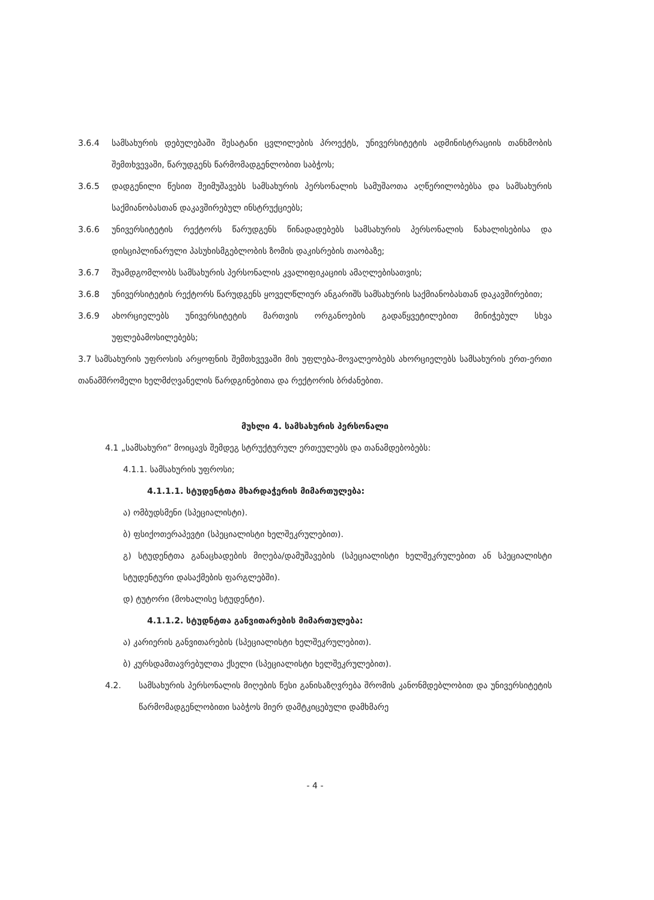3.6.4 სამსახურის დებულებაში შესატანი ცვლილების პროექტს, უნივერსიტეტის ადმინისტრაციის თანხმობის შემთხვევაში, წარუდგენს წარმომადგენლობით საბჭოს;
3.6.5 დადგენილი წესით შეიმუშავებს სამსახურის პერსონალის სამუშაოთა აღწერილობებსა და სამსახურის საქმიანობასთან დაკავშირებულ ინსტრუქციებს;
3.6.6 უნივერსიტეტის რექტორს წარუდგენს წინადადებებს სამსახურის პერსონალის წახალისებისა და დისციპლინარული პასუხისმგებლობის ზომის დაკისრების თაობაზე;
3.6.7 შუამდგომლობს სამსახურის პერსონალის კვალიფიკაციის ამაღლებისათვის;
3.6.8 უნივერსიტეტის რექტორს წარუდგენს ყოველწლიურ ანგარიშს სამსახურის საქმიანობასთან დაკავშირებით;
3.6.9 ახორციელებს უნივერსიტეტის მართვის ორგანოების გადაწყვეტილებით მინიჭებულ სხვა უფლებამოსილებებს;
3.7 სამსახურის უფროსის არყოფნის შემთხვევაში მის უფლება-მოვალეობებს ახორციელებს სამსახურის ერთ-ერთი თანამშრომელი ხელმძღვანელის წარდგინებითა და რექტორის ბრძანებით.
მუხლი 4. სამსახურის პერსონალი
4.1 „სამსახური“ მოიცავს შემდეგ სტრუქტურულ ერთეულებს და თანამდებობებს:
4.1.1. სამსახურის უფროსი;
4.1.1.1. სტუდენტთა მხარდაჭერის მიმართულება:
ა) ომბუდსმენი (სპეციალისტი).
ბ) ფსიქოთერაპევტი (სპეციალისტი ხელშეკრულებით).
გ) სტუდენტთა განაცხადების მიღება/დამუშავების (სპეციალისტი ხელშეკრულებით ან სპეციალისტი სტუდენტური დასაქმების ფარგლებში).
დ) ტუტორი (მოხალისე სტუდენტი).
4.1.1.2. სტუდნტთა განვითარების მიმართულება:
ა) კარიერის განვითარების (სპეციალისტი ხელშეკრულებით).
ბ) კურსდამთავრებულთა ქსელი (სპეციალისტი ხელშეკრულებით).
4.2. სამსახურის პერსონალის მიღების წესი განისაზღვრება შრომის კანონმდებლობით და უნივერსიტეტის წარმომადგენლობითი საბჭოს მიერ დამტკიცებული დამხმარე
- 4 -